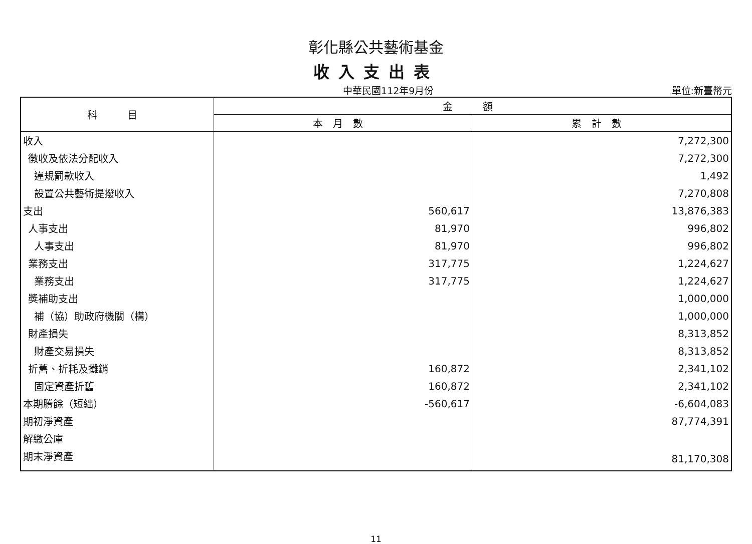彰化縣公共藝術基金
收入支出表
中華民國112年9月份 單位:新臺幣元
| 科 目 | 金 額 | |
| --- | --- | --- |
| | 本月數 | 累計數 |
| 收入 | | 7,272,300 |
| 徵收及依法分配收入 | | 7,272,300 |
| 違規罰款收入 | | 1,492 |
| 設置公共藝術提撥收入 | | 7,270,808 |
| 支出 | 560,617 | 13,876,383 |
| 人事支出 | 81,970 | 996,802 |
| 人事支出 | 81,970 | 996,802 |
| 業務支出 | 317,775 | 1,224,627 |
| 業務支出 | 317,775 | 1,224,627 |
| 獎補助支出 | | 1,000,000 |
| 補（協）助政府機關（構） | | 1,000,000 |
| 財產損失 | | 8,313,852 |
| 財產交易損失 | | 8,313,852 |
| 折舊、折耗及攤銷 | 160,872 | 2,341,102 |
| 固定資產折舊 | 160,872 | 2,341,102 |
| 本期賸餘（短絀） | -560,617 | -6,604,083 |
| 期初淨資產 | | 87,774,391 |
| 解繳公庫 | | |
| 期末淨資產 | | 81,170,308 |
11